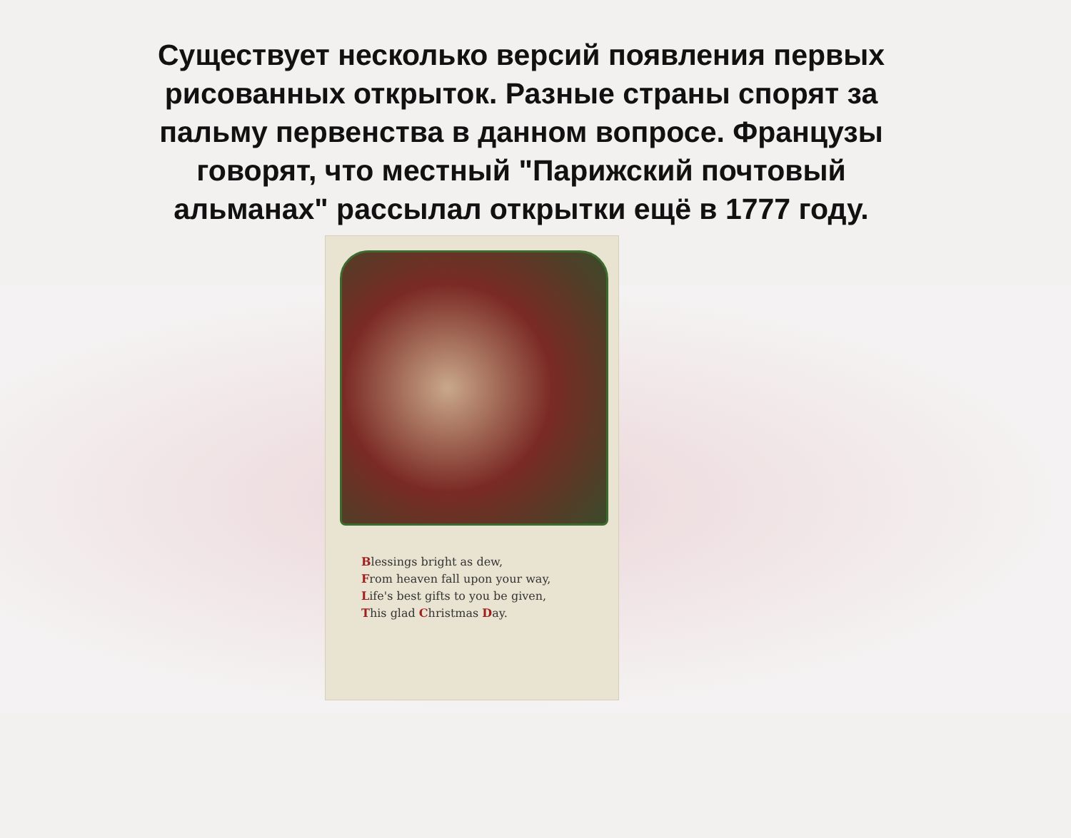Существует несколько версий появления первых рисованных открыток. Разные страны спорят за пальму первенства в данном вопросе. Французы говорят, что местный "Парижский почтовый альманах" рассылал открытки ещё в 1777 году.
Blessings bright as dew,
From heaven fall upon your way,
Life's best gifts to you be given,
This glad Christmas Day.